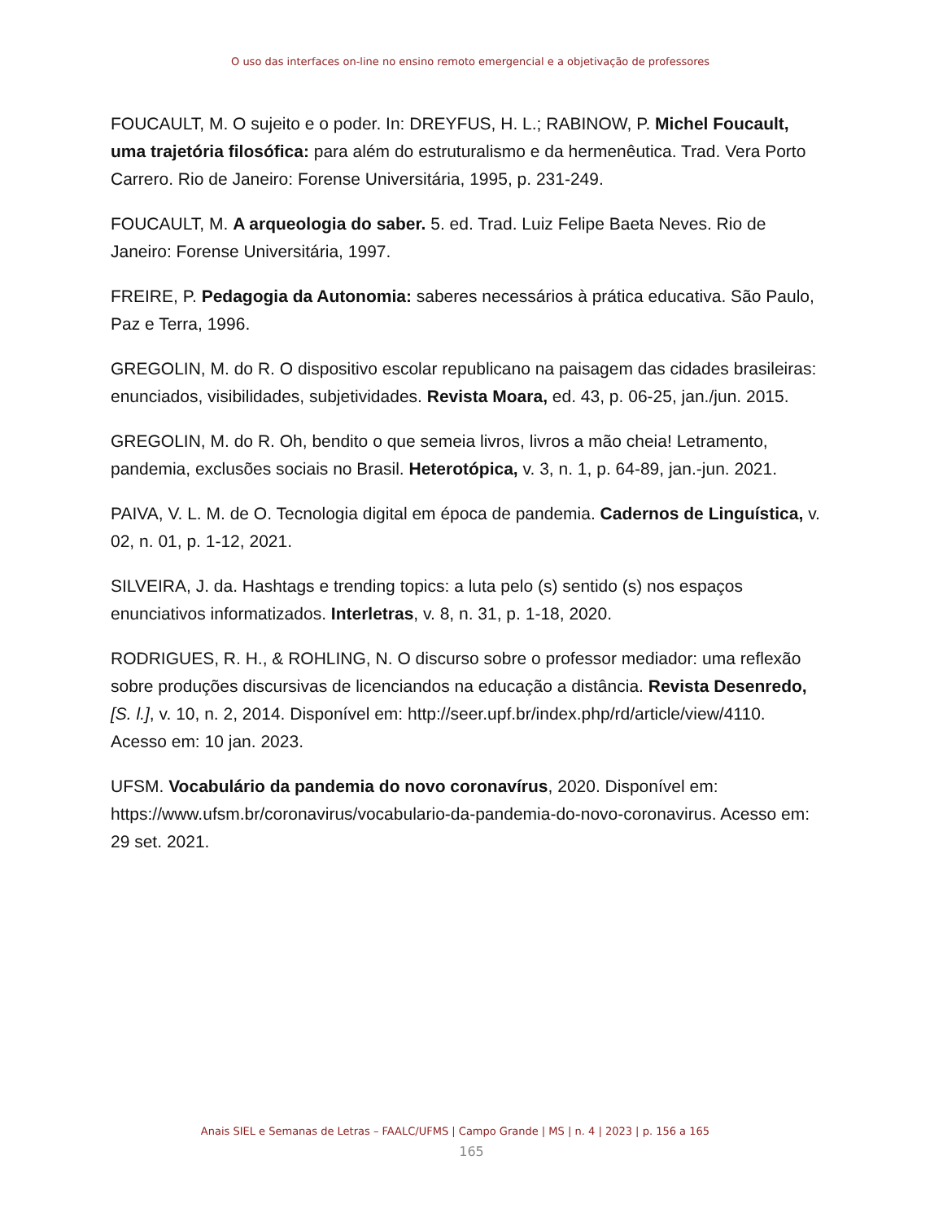O uso das interfaces on-line no ensino remoto emergencial e a objetivação de professores
FOUCAULT, M. O sujeito e o poder. In: DREYFUS, H. L.; RABINOW, P. Michel Foucault, uma trajetória filosófica: para além do estruturalismo e da hermenêutica. Trad. Vera Porto Carrero. Rio de Janeiro: Forense Universitária, 1995, p. 231-249.
FOUCAULT, M. A arqueologia do saber. 5. ed. Trad. Luiz Felipe Baeta Neves. Rio de Janeiro: Forense Universitária, 1997.
FREIRE, P. Pedagogia da Autonomia: saberes necessários à prática educativa. São Paulo, Paz e Terra, 1996.
GREGOLIN, M. do R. O dispositivo escolar republicano na paisagem das cidades brasileiras: enunciados, visibilidades, subjetividades. Revista Moara, ed. 43, p. 06-25, jan./jun. 2015.
GREGOLIN, M. do R. Oh, bendito o que semeia livros, livros a mão cheia! Letramento, pandemia, exclusões sociais no Brasil. Heterotópica, v. 3, n. 1, p. 64-89, jan.-jun. 2021.
PAIVA, V. L. M. de O. Tecnologia digital em época de pandemia. Cadernos de Linguística, v. 02, n. 01, p. 1-12, 2021.
SILVEIRA, J. da. Hashtags e trending topics: a luta pelo (s) sentido (s) nos espaços enunciativos informatizados. Interletras, v. 8, n. 31, p. 1-18, 2020.
RODRIGUES, R. H., & ROHLING, N. O discurso sobre o professor mediador: uma reflexão sobre produções discursivas de licenciandos na educação a distância. Revista Desenredo, [S. l.], v. 10, n. 2, 2014. Disponível em: http://seer.upf.br/index.php/rd/article/view/4110. Acesso em: 10 jan. 2023.
UFSM. Vocabulário da pandemia do novo coronavírus, 2020. Disponível em: https://www.ufsm.br/coronavirus/vocabulario-da-pandemia-do-novo-coronavirus. Acesso em: 29 set. 2021.
Anais SIEL e Semanas de Letras – FAALC/UFMS | Campo Grande | MS | n. 4 | 2023 | p. 156 a 165
165